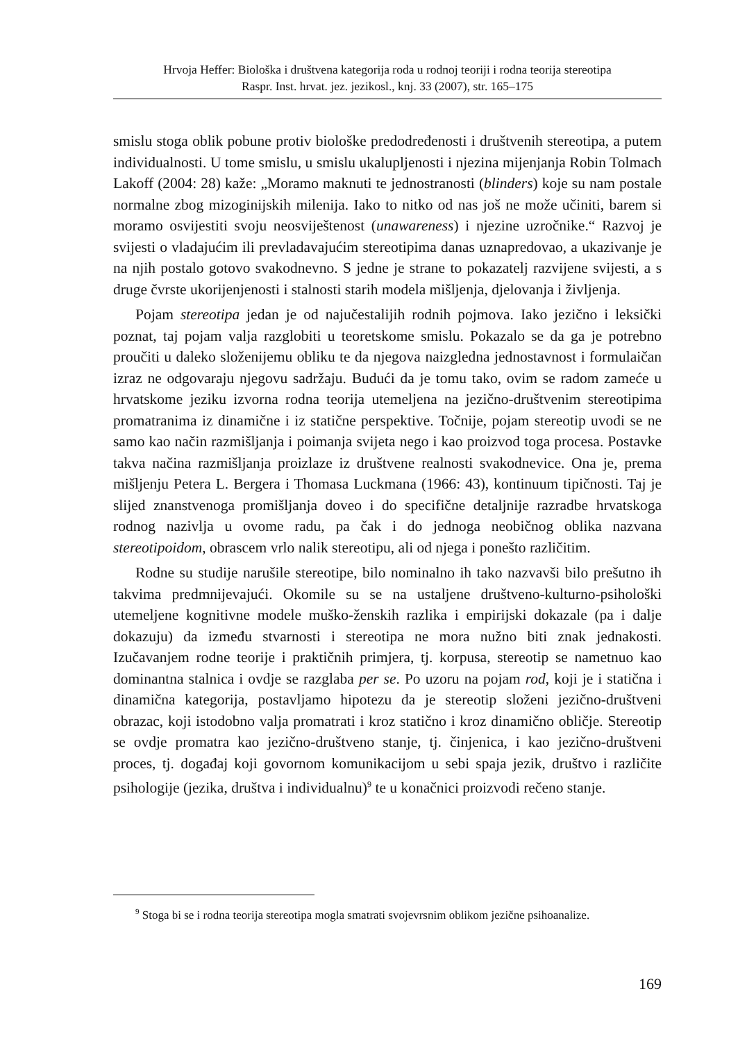Hrvoja Heffer: Biološka i društvena kategorija roda u rodnoj teoriji i rodna teorija stereotipa
Raspr. Inst. hrvat. jez. jezikosl., knj. 33 (2007), str. 165–175
smislu stoga oblik pobune protiv biološke predodređenosti i društvenih stereotipa, a putem individualnosti. U tome smislu, u smislu ukalupljenosti i njezina mijenjanja Robin Tolmach Lakoff (2004: 28) kaže: „Moramo maknuti te jednostranosti (blinders) koje su nam postale normalne zbog mizoginijskih milenija. Iako to nitko od nas još ne može učiniti, barem si moramo osvijestiti svoju neosviještenost (unawareness) i njezine uzročnike.“ Razvoj je svijesti o vladajućim ili prevladavajućim stereotipima danas uznapredovao, a ukazivanje je na njih postalo gotovo svakodnevno. S jedne je strane to pokazatelj razvijene svijesti, a s druge čvrste ukorijenjenosti i stalnosti starih modela mišljenja, djelovanja i življenja.
Pojam stereotipa jedan je od najučestalijih rodnih pojmova. Iako jezično i leksički poznat, taj pojam valja razglobiti u teoretskome smislu. Pokazalo se da ga je potrebno proučiti u daleko složenijemu obliku te da njegova naizgledna jednostavnost i formulaičan izraz ne odgovaraju njegovu sadržaju. Budući da je tomu tako, ovim se radom zameće u hrvatskome jeziku izvorna rodna teorija utemeljena na jezično-društvenim stereotipima promatranima iz dinamične i iz statične perspektive. Točnije, pojam stereotip uvodi se ne samo kao način razmišljanja i poimanja svijeta nego i kao proizvod toga procesa. Postavke takva načina razmišljanja proizlaze iz društvene realnosti svakodnevice. Ona je, prema mišljenju Petera L. Bergera i Thomasa Luckmana (1966: 43), kontinuum tipičnosti. Taj je slijed znanstvenoga promišljanja doveo i do specifične detaljnije razradbe hrvatskoga rodnog nazivlja u ovome radu, pa čak i do jednoga neobičnog oblika nazvana stereotipoidom, obrascem vrlo nalik stereotipu, ali od njega i ponešto različitim.
Rodne su studije narušile stereotipe, bilo nominalno ih tako nazvavši bilo prešutno ih takvima predmnijevajući. Okomile su se na ustaljene društveno-kulturno-psihološki utemeljene kognitivne modele muško-ženskih razlika i empirijski dokazale (pa i dalje dokazuju) da između stvarnosti i stereotipa ne mora nužno biti znak jednakosti. Izučavanjem rodne teorije i praktičnih primjera, tj. korpusa, stereotip se nametnuo kao dominantna stalnica i ovdje se razglaba per se. Po uzoru na pojam rod, koji je i statična i dinamična kategorija, postavljamo hipotezu da je stereotip složeni jezično-društveni obrazac, koji istodobno valja promatrati i kroz statično i kroz dinamično obličje. Stereotip se ovdje promatra kao jezično-društveno stanje, tj. činjenica, i kao jezično-društveni proces, tj. događaj koji govornom komunikacijom u sebi spaja jezik, društvo i različite psihologije (jezika, društva i individualnu)<sup>9</sup> te u konačnici proizvodi rečeno stanje.
<sup>9</sup> Stoga bi se i rodna teorija stereotipa mogla smatrati svojevrsnim oblikom jezične psihoanalize.
169